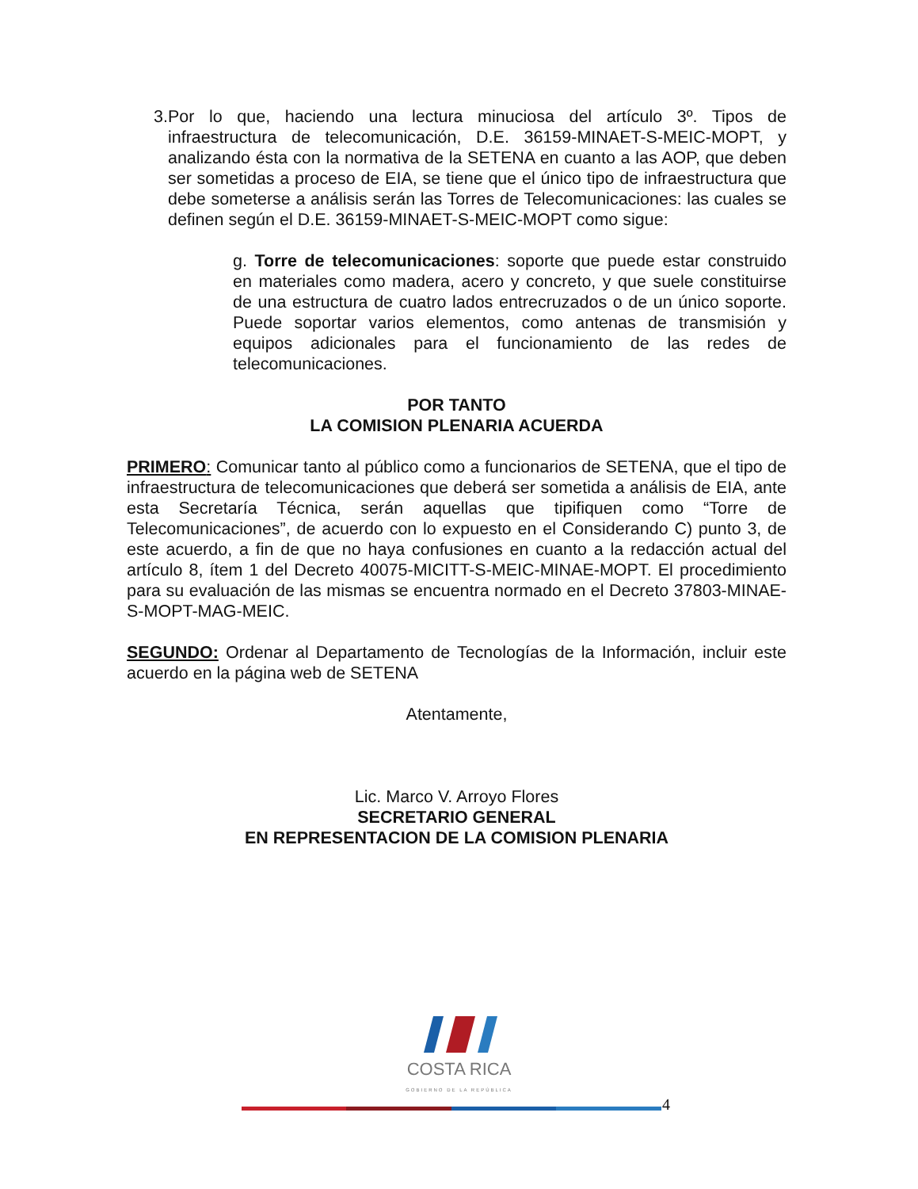3. Por lo que, haciendo una lectura minuciosa del artículo 3º. Tipos de infraestructura de telecomunicación, D.E. 36159-MINAET-S-MEIC-MOPT, y analizando ésta con la normativa de la SETENA en cuanto a las AOP, que deben ser sometidas a proceso de EIA, se tiene que el único tipo de infraestructura que debe someterse a análisis serán las Torres de Telecomunicaciones: las cuales se definen según el D.E. 36159-MINAET-S-MEIC-MOPT como sigue:
g. Torre de telecomunicaciones: soporte que puede estar construido en materiales como madera, acero y concreto, y que suele constituirse de una estructura de cuatro lados entrecruzados o de un único soporte. Puede soportar varios elementos, como antenas de transmisión y equipos adicionales para el funcionamiento de las redes de telecomunicaciones.
POR TANTO
LA COMISION PLENARIA ACUERDA
PRIMERO: Comunicar tanto al público como a funcionarios de SETENA, que el tipo de infraestructura de telecomunicaciones que deberá ser sometida a análisis de EIA, ante esta Secretaría Técnica, serán aquellas que tipifiquen como “Torre de Telecomunicaciones”, de acuerdo con lo expuesto en el Considerando C) punto 3, de este acuerdo, a fin de que no haya confusiones en cuanto a la redacción actual del artículo 8, ítem 1 del Decreto 40075-MICITT-S-MEIC-MINAE-MOPT. El procedimiento para su evaluación de las mismas se encuentra normado en el Decreto 37803-MINAE-S-MOPT-MAG-MEIC.
SEGUNDO: Ordenar al Departamento de Tecnologías de la Información, incluir este acuerdo en la página web de SETENA
Atentamente,
Lic. Marco V. Arroyo Flores
SECRETARIO GENERAL
EN REPRESENTACION DE LA COMISION PLENARIA
COSTA RICA
GOBIERNO DE LA REPÚBLICA
4